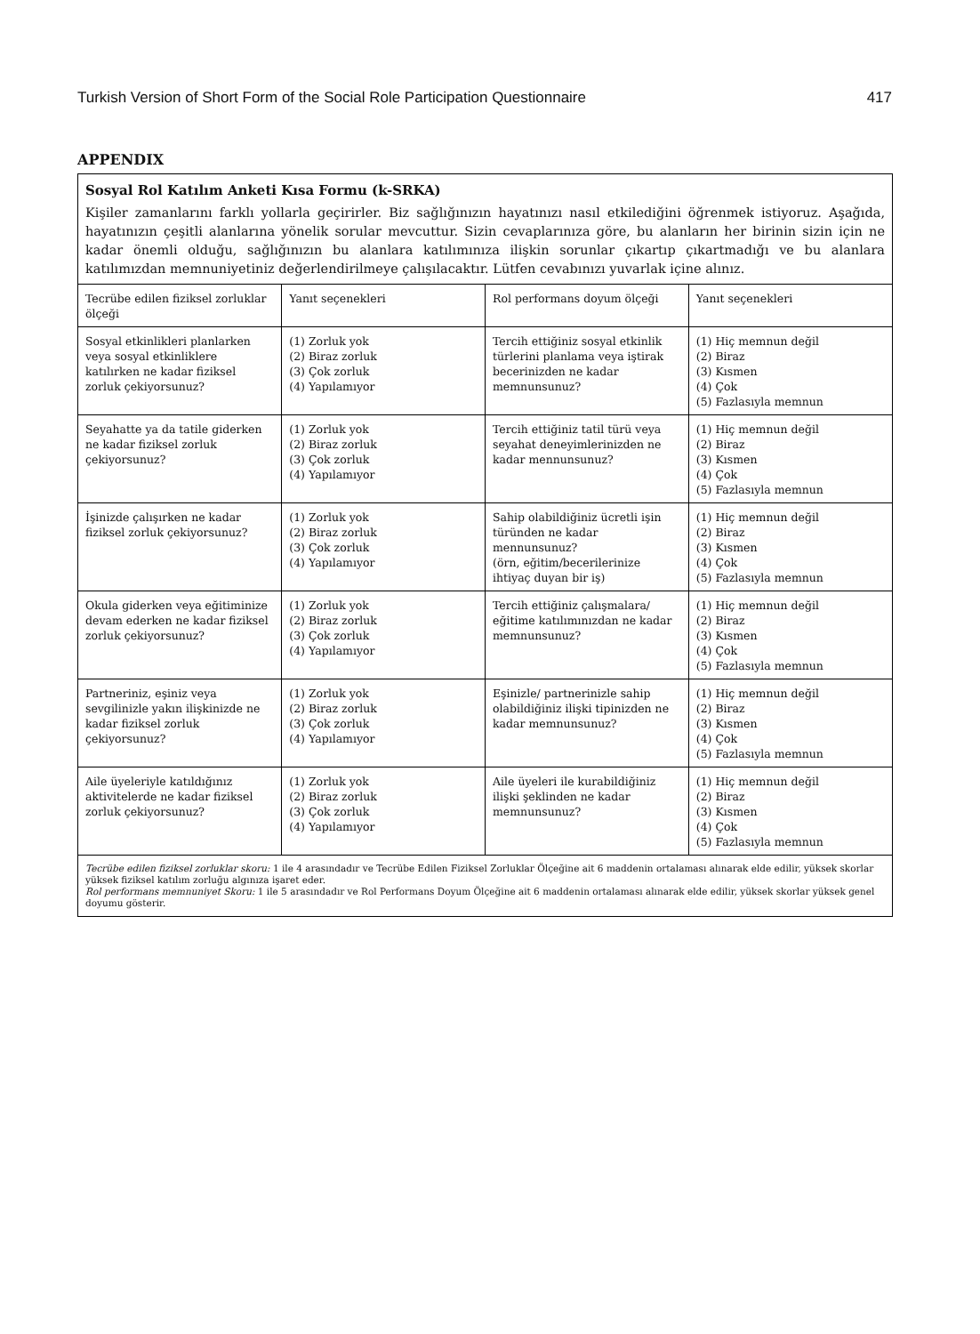Turkish Version of Short Form of the Social Role Participation Questionnaire 417
APPENDIX
Sosyal Rol Katılım Anketi Kısa Formu (k-SRKA)
Kişiler zamanlarını farklı yollarla geçirirler. Biz sağlığınızın hayatınızı nasıl etkilediğini öğrenmek istiyoruz. Aşağıda, hayatınızın çeşitli alanlarına yönelik sorular mevcuttur. Sizin cevaplarınıza göre, bu alanların her birinin sizin için ne kadar önemli olduğu, sağlığınızın bu alanlara katılımınıza ilişkin sorunlar çıkartıp çıkartmadığı ve bu alanlara katılımızdan memnuniyetiniz değerlendirilmeye çalışılacaktır. Lütfen cevabınızı yuvarlak içine alınız.
| Tecrübe edilen fiziksel zorluklar ölçeği | Yanıt seçenekleri | Rol performans doyum ölçeği | Yanıt seçenekleri |
| Sosyal etkinlikleri planlarken veya sosyal etkinliklere katılırken ne kadar fiziksel zorluk çekiyorsunuz? | (1) Zorluk yok (2) Biraz zorluk (3) Çok zorluk (4) Yapılamıyor | Tercih ettiğiniz sosyal etkinlik türlerini planlama veya iştirak becerinizden ne kadar memnunsunuz? | (1) Hiç memnun değil (2) Biraz (3) Kısmen (4) Çok (5) Fazlasıyla memnun |
| Seyahatte ya da tatile giderken ne kadar fiziksel zorluk çekiyorsunuz? | (1) Zorluk yok (2) Biraz zorluk (3) Çok zorluk (4) Yapılamıyor | Tercih ettiğiniz tatil türü veya seyahat deneyimlerinizden ne kadar mennunsunuz? | (1) Hiç memnun değil (2) Biraz (3) Kısmen (4) Çok (5) Fazlasıyla memnun |
| İşinizde çalışırken ne kadar fiziksel zorluk çekiyorsunuz? | (1) Zorluk yok (2) Biraz zorluk (3) Çok zorluk (4) Yapılamıyor | Sahip olabildiğiniz ücretli işin türünden ne kadar mennunsunuz? (örn, eğitim/becerilerinize ihtiyaç duyan bir iş) | (1) Hiç memnun değil (2) Biraz (3) Kısmen (4) Çok (5) Fazlasıyla memnun |
| Okula giderken veya eğitiminize devam ederken ne kadar fiziksel zorluk çekiyorsunuz? | (1) Zorluk yok (2) Biraz zorluk (3) Çok zorluk (4) Yapılamıyor | Tercih ettiğiniz çalışmalara/ eğitime katılımınızdan ne kadar memnunsunuz? | (1) Hiç memnun değil (2) Biraz (3) Kısmen (4) Çok (5) Fazlasıyla memnun |
| Partneriniz, eşiniz veya sevgilinizle yakın ilişkinizde ne kadar fiziksel zorluk çekiyorsunuz? | (1) Zorluk yok (2) Biraz zorluk (3) Çok zorluk (4) Yapılamıyor | Eşinizle/ partnerinizle sahip olabildiğiniz ilişki tipinizden ne kadar memnunsunuz? | (1) Hiç memnun değil (2) Biraz (3) Kısmen (4) Çok (5) Fazlasıyla memnun |
| Aile üyeleriyle katıldığınız aktivitelerde ne kadar fiziksel zorluk çekiyorsunuz? | (1) Zorluk yok (2) Biraz zorluk (3) Çok zorluk (4) Yapılamıyor | Aile üyeleri ile kurabildiğiniz ilişki şeklinden ne kadar memnunsunuz? | (1) Hiç memnun değil (2) Biraz (3) Kısmen (4) Çok (5) Fazlasıyla memnun |
Tecrübe edilen fiziksel zorluklar skoru: 1 ile 4 arasındadır ve Tecrübe Edilen Fiziksel Zorluklar Ölçeğine ait 6 maddenin ortalaması alınarak elde edilir, yüksek skorlar yüksek fiziksel katılım zorluğu algınıza işaret eder.
Rol performans memnuniyet Skoru: 1 ile 5 arasındadır ve Rol Performans Doyum Ölçeğine ait 6 maddenin ortalaması alınarak elde edilir, yüksek skorlar yüksek genel doyumu gösterir.